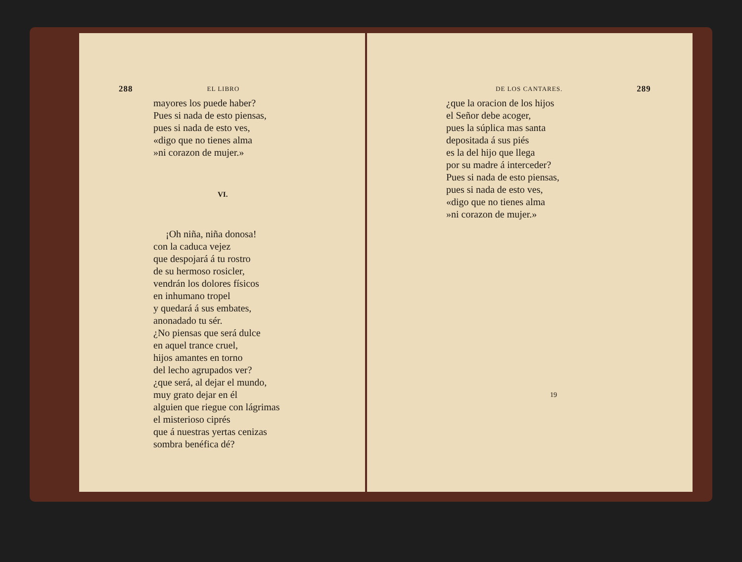288 EL LIBRO
mayores los puede haber?
Pues si nada de esto piensas,
pues si nada de esto ves,
«digo que no tienes alma
»ni corazon de mujer.»
VI.
¡Oh niña, niña donosa!
con la caduca vejez
que despojará á tu rostro
de su hermoso rosicler,
vendrán los dolores físicos
en inhumano tropel
y quedará á sus embates,
anonadado tu sér.
¿No piensas que será dulce
en aquel trance cruel,
hijos amantes en torno
del lecho agrupados ver?
¿que será, al dejar el mundo,
muy grato dejar en él
alguien que riegue con lágrimas
el misterioso ciprés
que á nuestras yertas cenizas
sombra benéfica dé?
DE LOS CANTARES. 289
¿que la oracion de los hijos
el Señor debe acoger,
pues la súplica mas santa
depositada á sus piés
es la del hijo que llega
por su madre á interceder?
Pues si nada de esto piensas,
pues si nada de esto ves,
«digo que no tienes alma
»ni corazon de mujer.»
19